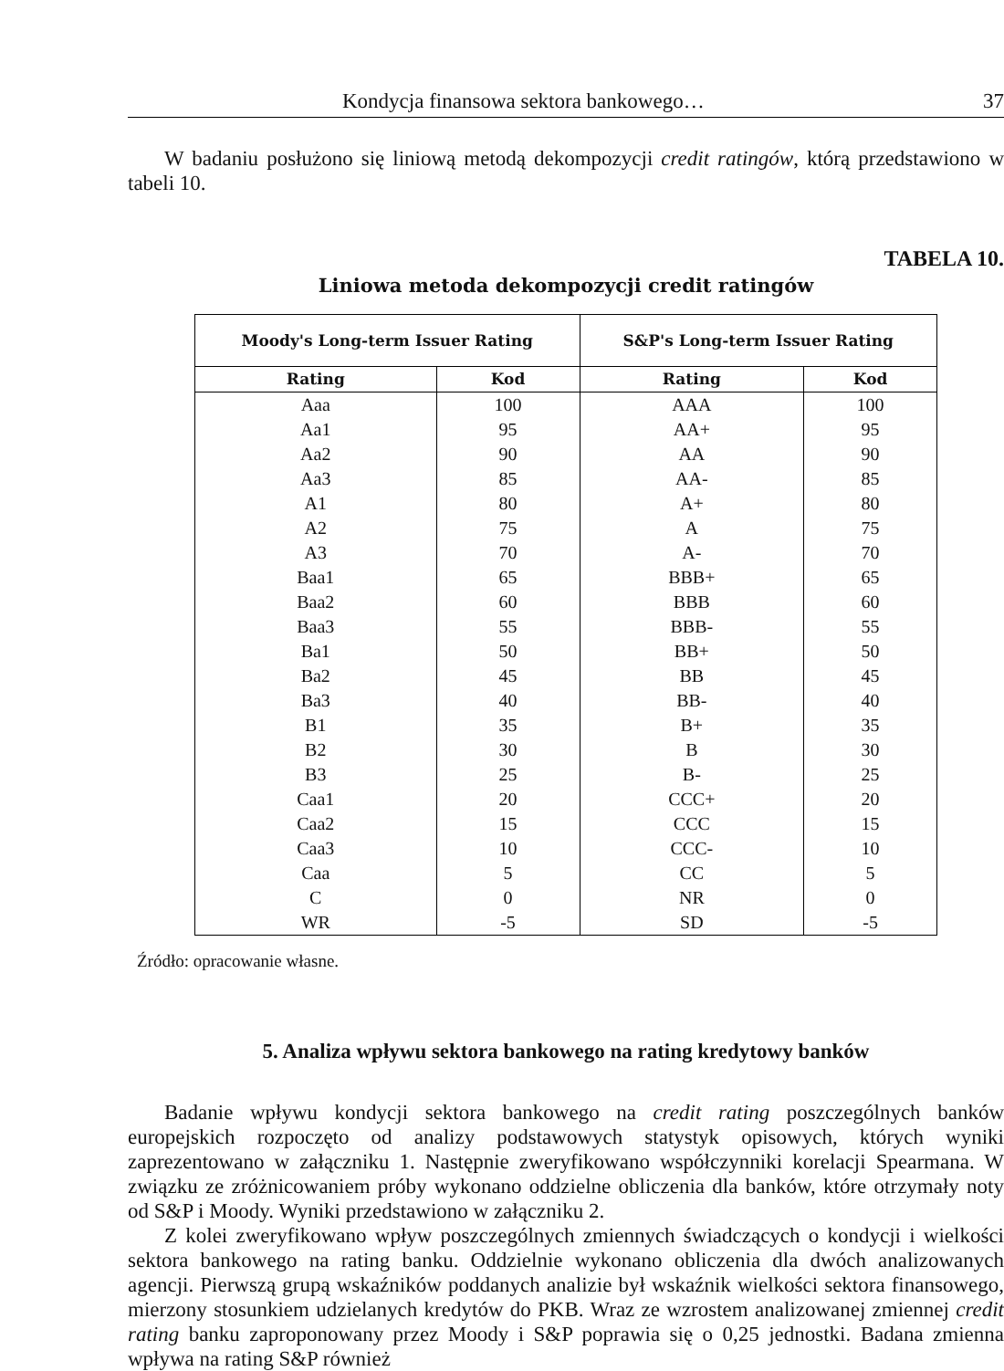Kondycja finansowa sektora bankowego… 37
W badaniu posłużono się liniową metodą dekompozycji credit ratingów, którą przedstawiono w tabeli 10.
TABELA 10.
Liniowa metoda dekompozycji credit ratingów
| Moody's Long-term Issuer Rating | | S&P's Long-term Issuer Rating | |
| --- | --- | --- | --- |
| Rating | Kod | Rating | Kod |
| Aaa | 100 | AAA | 100 |
| Aa1 | 95 | AA+ | 95 |
| Aa2 | 90 | AA | 90 |
| Aa3 | 85 | AA- | 85 |
| A1 | 80 | A+ | 80 |
| A2 | 75 | A | 75 |
| A3 | 70 | A- | 70 |
| Baa1 | 65 | BBB+ | 65 |
| Baa2 | 60 | BBB | 60 |
| Baa3 | 55 | BBB- | 55 |
| Ba1 | 50 | BB+ | 50 |
| Ba2 | 45 | BB | 45 |
| Ba3 | 40 | BB- | 40 |
| B1 | 35 | B+ | 35 |
| B2 | 30 | B | 30 |
| B3 | 25 | B- | 25 |
| Caa1 | 20 | CCC+ | 20 |
| Caa2 | 15 | CCC | 15 |
| Caa3 | 10 | CCC- | 10 |
| Caa | 5 | CC | 5 |
| C | 0 | NR | 0 |
| WR | -5 | SD | -5 |
Źródło: opracowanie własne.
5. Analiza wpływu sektora bankowego na rating kredytowy banków
Badanie wpływu kondycji sektora bankowego na credit rating poszczególnych banków europejskich rozpoczęto od analizy podstawowych statystyk opisowych, których wyniki zaprezentowano w załączniku 1. Następnie zweryfikowano współczynniki korelacji Spearmana. W związku ze zróżnicowaniem próby wykonano oddzielne obliczenia dla banków, które otrzymały noty od S&P i Moody. Wyniki przedstawiono w załączniku 2.
Z kolei zweryfikowano wpływ poszczególnych zmiennych świadczących o kondycji i wielkości sektora bankowego na rating banku. Oddzielnie wykonano obliczenia dla dwóch analizowanych agencji. Pierwszą grupą wskaźników poddanych analizie był wskaźnik wielkości sektora finansowego, mierzony stosunkiem udzielanych kredytów do PKB. Wraz ze wzrostem analizowanej zmiennej credit rating banku zaproponowany przez Moody i S&P poprawia się o 0,25 jednostki. Badana zmienna wpływa na rating S&P również